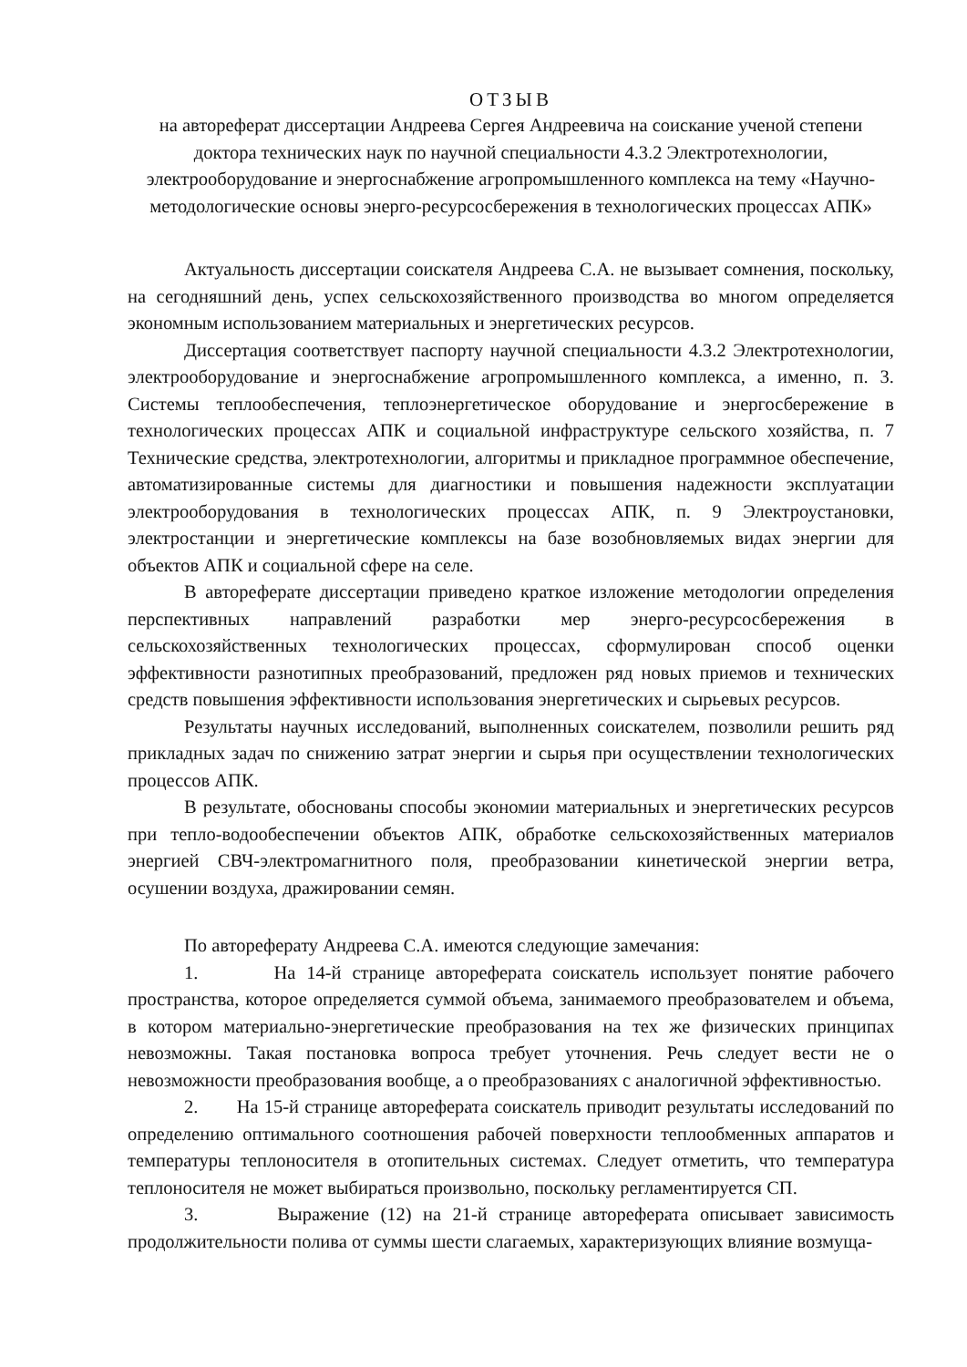ОТЗЫВ
на автореферат диссертации Андреева Сергея Андреевича на соискание ученой степени доктора технических наук по научной специальности 4.3.2 Электротехнологии, электрооборудование и энергоснабжение агропромышленного комплекса на тему «Научно-методологические основы энерго-ресурсосбережения в технологических процессах АПК»
Актуальность диссертации соискателя Андреева С.А. не вызывает сомнения, поскольку, на сегодняшний день, успех сельскохозяйственного производства во многом определяется экономным использованием материальных и энергетических ресурсов.
Диссертация соответствует паспорту научной специальности 4.3.2 Электротехнологии, электрооборудование и энергоснабжение агропромышленного комплекса, а именно, п. 3. Системы теплообеспечения, теплоэнергетическое оборудование и энергосбережение в технологических процессах АПК и социальной инфраструктуре сельского хозяйства, п. 7 Технические средства, электротехнологии, алгоритмы и прикладное программное обеспечение, автоматизированные системы для диагностики и повышения надежности эксплуатации электрооборудования в технологических процессах АПК, п. 9 Электроустановки, электростанции и энергетические комплексы на базе возобновляемых видах энергии для объектов АПК и социальной сфере на селе.
В автореферате диссертации приведено краткое изложение методологии определения перспективных направлений разработки мер энерго-ресурсосбережения в сельскохозяйственных технологических процессах, сформулирован способ оценки эффективности разнотипных преобразований, предложен ряд новых приемов и технических средств повышения эффективности использования энергетических и сырьевых ресурсов.
Результаты научных исследований, выполненных соискателем, позволили решить ряд прикладных задач по снижению затрат энергии и сырья при осуществлении технологических процессов АПК.
В результате, обоснованы способы экономии материальных и энергетических ресурсов при тепло-водообеспечении объектов АПК, обработке сельскохозяйственных материалов энергией СВЧ-электромагнитного поля, преобразовании кинетической энергии ветра, осушении воздуха, дражировании семян.
По автореферату Андреева С.А. имеются следующие замечания:
1. На 14-й странице автореферата соискатель использует понятие рабочего пространства, которое определяется суммой объема, занимаемого преобразователем и объема, в котором материально-энергетические преобразования на тех же физических принципах невозможны. Такая постановка вопроса требует уточнения. Речь следует вести не о невозможности преобразования вообще, а о преобразованиях с аналогичной эффективностью.
2. На 15-й странице автореферата соискатель приводит результаты исследований по определению оптимального соотношения рабочей поверхности теплообменных аппаратов и температуры теплоносителя в отопительных системах. Следует отметить, что температура теплоносителя не может выбираться произвольно, поскольку регламентируется СП.
3. Выражение (12) на 21-й странице автореферата описывает зависимость продолжительности полива от суммы шести слагаемых, характеризующих влияние возмуща-